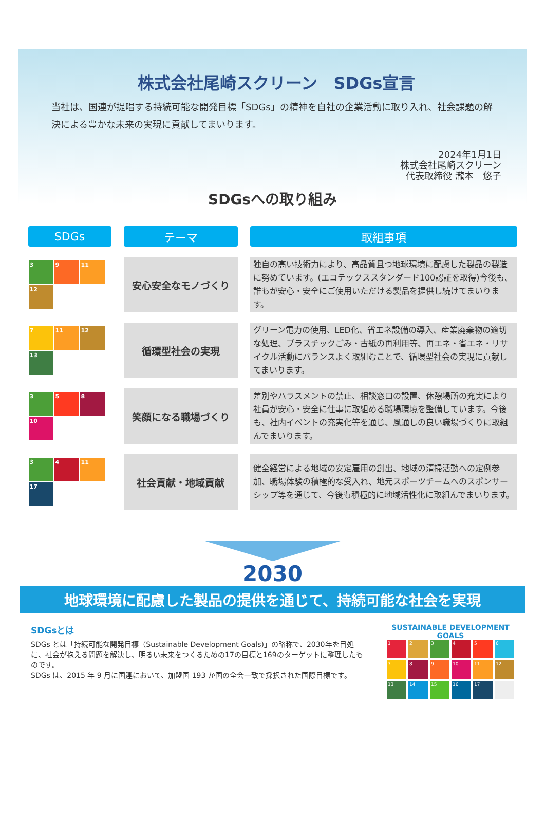株式会社尾崎スクリーン　SDGs宣言
当社は、国連が提唱する持続可能な開発目標「SDGs」の精神を自社の企業活動に取り入れ、社会課題の解決による豊かな未来の実現に貢献してまいります。
2024年1月1日
株式会社尾崎スクリーン
代表取締役 瀧本　悠子
SDGsへの取り組み
| SDGs | テーマ | 取組事項 |
| --- | --- | --- |
| 3 9 11 12 | 安心安全なモノづくり | 独自の高い技術力により、高品質且つ地球環境に配慮した製品の製造に努めています。(エコテックススタンダード100認証を取得)今後も、誰もが安心・安全にご使用いただける製品を提供し続けてまいります。 |
| 7 11 12 13 | 循環型社会の実現 | グリーン電力の使用、LED化、省エネ設備の導入、産業廃棄物の適切な処理、プラスチックごみ・古紙の再利用等、再エネ・省エネ・リサイクル活動にバランスよく取組むことで、循環型社会の実現に貢献してまいります。 |
| 3 5 8 10 | 笑顔になる職場づくり | 差別やハラスメントの禁止、相談窓口の設置、休憩場所の充実により社員が安心・安全に仕事に取組める職場環境を整備しています。今後も、社内イベントの充実化等を通じ、風通しの良い職場づくりに取組んでまいります。 |
| 3 4 11 17 | 社会貢献・地域貢献 | 健全経営による地域の安定雇用の創出、地域の清掃活動への定例参加、職場体験の積極的な受入れ、地元スポーツチームへのスポンサーシップ等を通じて、今後も積極的に地域活性化に取組んでまいります。 |
2030
地球環境に配慮した製品の提供を通じて、持続可能な社会を実現
SDGsとは
SDGs とは「持続可能な開発目標（Sustainable Development Goals)」の略称で、2030年を目処に、社会が抱える問題を解決し、明るい未来をつくるための17の目標と169のターゲットに整理したものです。
SDGs は、2015 年 9 月に国連において、加盟国 193 か国の全会一致で採択された国際目標です。
SUSTAINABLE DEVELOPMENT GOALS
123456789 10 11 12 13 14 15 16 17